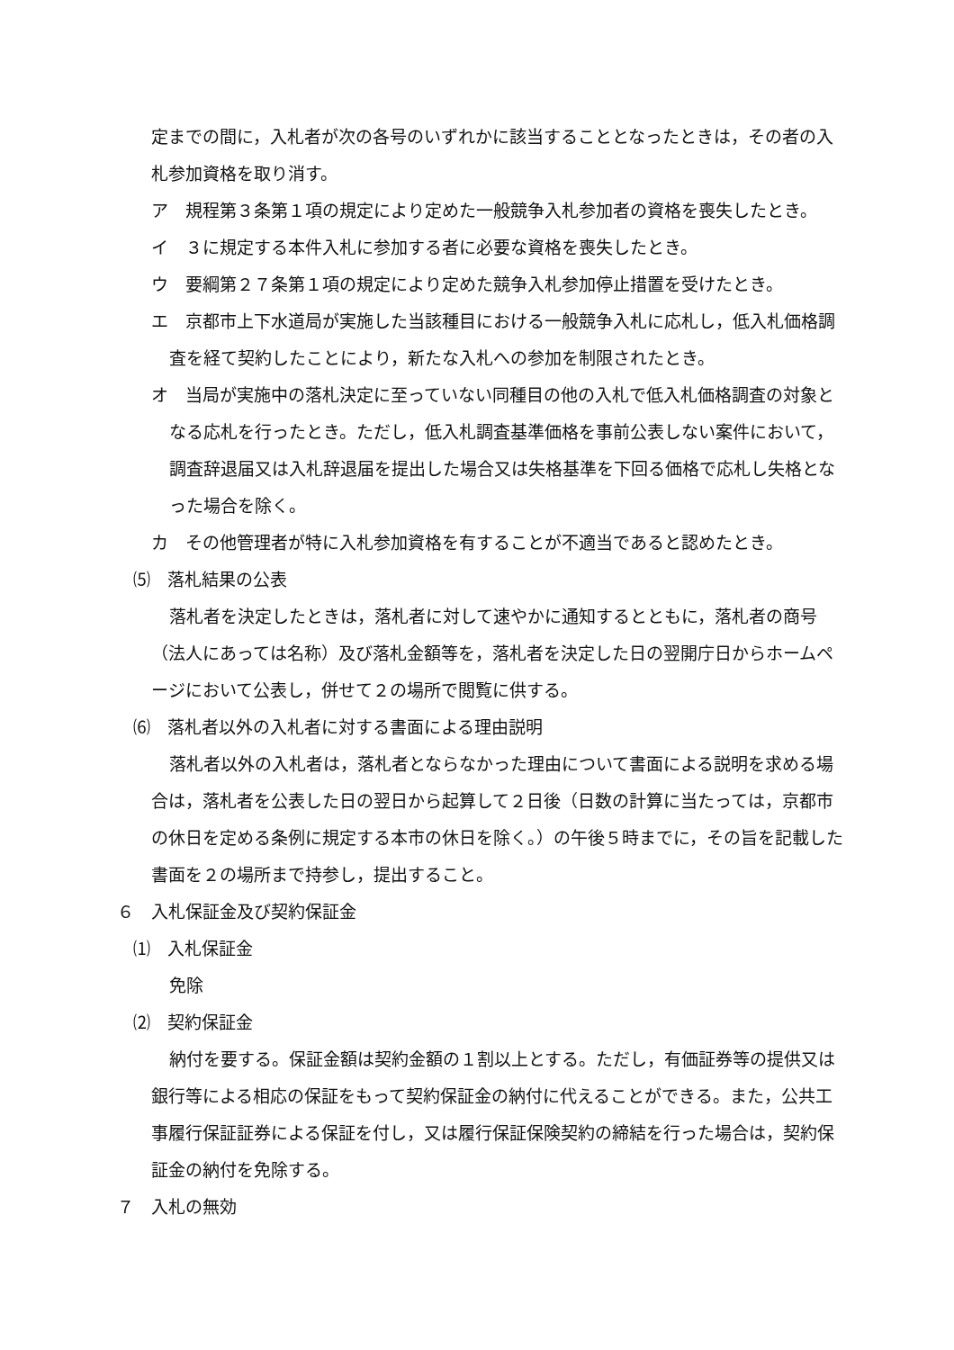定までの間に，入札者が次の各号のいずれかに該当することとなったときは，その者の入札参加資格を取り消す。
ア　規程第３条第１項の規定により定めた一般競争入札参加者の資格を喪失したとき。
イ　３に規定する本件入札に参加する者に必要な資格を喪失したとき。
ウ　要綱第２７条第１項の規定により定めた競争入札参加停止措置を受けたとき。
エ　京都市上下水道局が実施した当該種目における一般競争入札に応札し，低入札価格調査を経て契約したことにより，新たな入札への参加を制限されたとき。
オ　当局が実施中の落札決定に至っていない同種目の他の入札で低入札価格調査の対象となる応札を行ったとき。ただし，低入札調査基準価格を事前公表しない案件において，調査辞退届又は入札辞退届を提出した場合又は失格基準を下回る価格で応札し失格となった場合を除く。
カ　その他管理者が特に入札参加資格を有することが不適当であると認めたとき。
⑸　落札結果の公表
落札者を決定したときは，落札者に対して速やかに通知するとともに，落札者の商号（法人にあっては名称）及び落札金額等を，落札者を決定した日の翌開庁日からホームページにおいて公表し，併せて２の場所で閲覧に供する。
⑹　落札者以外の入札者に対する書面による理由説明
落札者以外の入札者は，落札者とならなかった理由について書面による説明を求める場合は，落札者を公表した日の翌日から起算して２日後（日数の計算に当たっては，京都市の休日を定める条例に規定する本市の休日を除く。）の午後５時までに，その旨を記載した書面を２の場所まで持参し，提出すること。
６　入札保証金及び契約保証金
⑴　入札保証金
免除
⑵　契約保証金
納付を要する。保証金額は契約金額の１割以上とする。ただし，有価証券等の提供又は銀行等による相応の保証をもって契約保証金の納付に代えることができる。また，公共工事履行保証証券による保証を付し，又は履行保証保険契約の締結を行った場合は，契約保証金の納付を免除する。
７　入札の無効